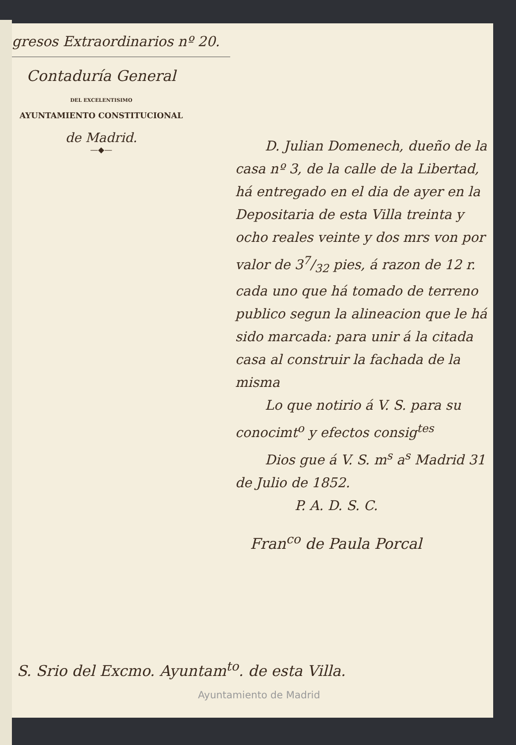gresos Extraordinarios nº 20.
Contaduría General
DEL EXCELENTISIMO
AYUNTAMIENTO CONSTITUCIONAL
de Madrid.
—◆—
D. Julian Domenech, dueño de la casa nº 3, de la calle de la Libertad, há entregado en el dia de ayer en la Depositaria de esta Villa treinta y ocho reales veinte y dos mrs von por valor de 37/32 pies, á razon de 12 r. cada uno que há tomado de terreno publico segun la alineacion que le há sido marcada: para unir á la citada casa al construir la fachada de la misma
Lo que notirio á V. S. para su conocimt<sup>o</sup> y efectos consig<sup>tes</sup>
Dios gue á V. S. m<sup>s</sup> a<sup>s</sup> Madrid 31 de Julio de 1852.
P. A. D. S. C.
Fran<sup>co</sup> de Paula Porcal
S. Srio del Excmo. Ayuntam<sup>to</sup>. de esta Villa.
Ayuntamiento de Madrid